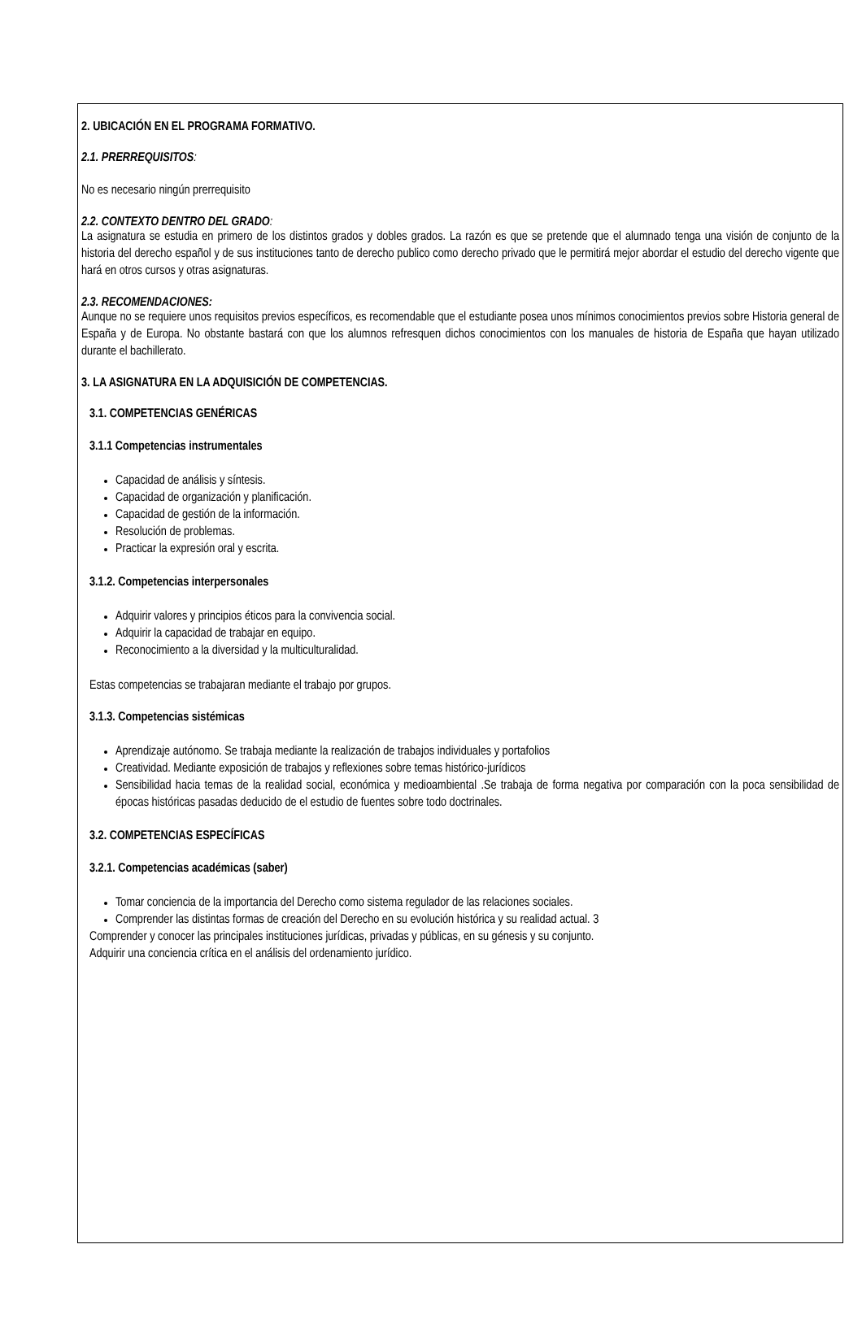2. UBICACIÓN EN EL PROGRAMA FORMATIVO.
2.1. PRERREQUISITOS:
No es necesario ningún prerrequisito
2.2. CONTEXTO DENTRO DEL GRADO:
La asignatura se estudia en primero de los distintos grados y dobles grados. La razón es que se pretende que el alumnado tenga una visión de conjunto de la historia del derecho español y de sus instituciones tanto de derecho publico como derecho privado que le permitirá mejor abordar el estudio del derecho vigente que hará en otros cursos y otras asignaturas.
2.3. RECOMENDACIONES:
Aunque no se requiere unos requisitos previos específicos, es recomendable que el estudiante posea unos mínimos conocimientos previos sobre Historia general de España y de Europa. No obstante bastará con que los alumnos refresquen dichos conocimientos con los manuales de historia de España que hayan utilizado durante el bachillerato.
3. LA ASIGNATURA EN LA ADQUISICIÓN DE COMPETENCIAS.
3.1. COMPETENCIAS GENÉRICAS
3.1.1 Competencias instrumentales
Capacidad de análisis y síntesis.
Capacidad de organización y planificación.
Capacidad de gestión de la información.
Resolución de problemas.
Practicar la expresión oral y escrita.
3.1.2. Competencias interpersonales
Adquirir valores y principios éticos para la convivencia social.
Adquirir la capacidad de trabajar en equipo.
Reconocimiento a la diversidad y la multiculturalidad.
Estas competencias se trabajaran mediante el trabajo por grupos.
3.1.3. Competencias sistémicas
Aprendizaje autónomo. Se trabaja mediante la realización de trabajos individuales y portafolios
Creatividad. Mediante exposición de trabajos y reflexiones sobre temas histórico-jurídicos
Sensibilidad hacia temas de la realidad social, económica y medioambiental .Se trabaja de forma negativa por comparación con la poca sensibilidad de épocas históricas pasadas deducido de el estudio de fuentes sobre todo doctrinales.
3.2. COMPETENCIAS ESPECÍFICAS
3.2.1. Competencias académicas (saber)
Tomar conciencia de la importancia del Derecho como sistema regulador de las relaciones sociales.
Comprender las distintas formas de creación del Derecho en su evolución histórica y su realidad actual. 3
Comprender y conocer las principales instituciones jurídicas, privadas y públicas, en su génesis y su conjunto.
Adquirir una conciencia crítica en el análisis del ordenamiento jurídico.